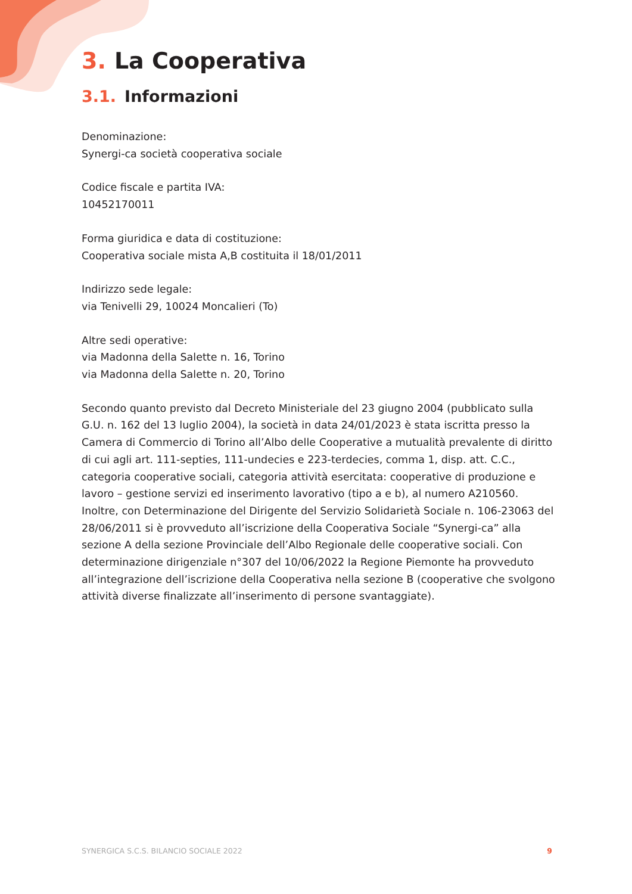3. La Cooperativa
3.1. Informazioni
Denominazione:
Synergi-ca società cooperativa sociale
Codice fiscale e partita IVA:
10452170011
Forma giuridica e data di costituzione:
Cooperativa sociale mista A,B costituita il 18/01/2011
Indirizzo sede legale:
via Tenivelli 29, 10024 Moncalieri (To)
Altre sedi operative:
via Madonna della Salette n. 16, Torino
via Madonna della Salette n. 20, Torino
Secondo quanto previsto dal Decreto Ministeriale del 23 giugno 2004 (pubblicato sulla G.U. n. 162 del 13 luglio 2004), la società in data 24/01/2023 è stata iscritta presso la Camera di Commercio di Torino all’Albo delle Cooperative a mutualità prevalente di diritto di cui agli art. 111-septies, 111-undecies e 223-terdecies, comma 1, disp. att. C.C., categoria cooperative sociali, categoria attività esercitata: cooperative di produzione e lavoro – gestione servizi ed inserimento lavorativo (tipo a e b), al numero A210560. Inoltre, con Determinazione del Dirigente del Servizio Solidarietà Sociale n. 106-23063 del 28/06/2011 si è provveduto all’iscrizione della Cooperativa Sociale “Synergi-ca” alla sezione A della sezione Provinciale dell’Albo Regionale delle cooperative sociali. Con determinazione dirigenziale n°307 del 10/06/2022 la Regione Piemonte ha provveduto all’integrazione dell’iscrizione della Cooperativa nella sezione B (cooperative che svolgono attività diverse finalizzate all’inserimento di persone svantaggiate).
SYNERGICA S.C.S. BILANCIO SOCIALE 2022 9